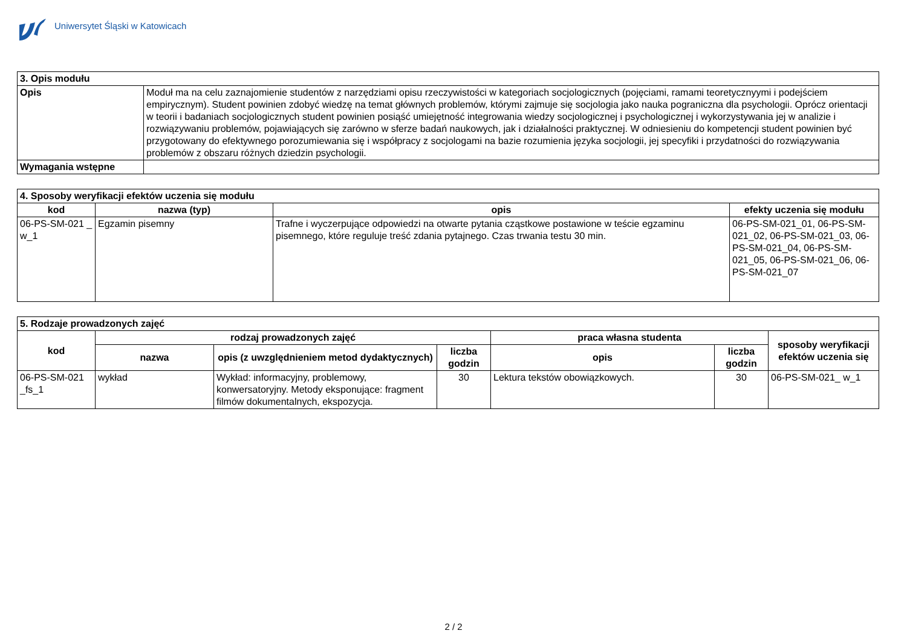Uniwersytet Śląski w Katowicach
| 3. Opis modułu | |
| --- | --- |
| Opis | Moduł ma na celu zaznajomienie studentów z narzędziami opisu rzeczywistości w kategoriach socjologicznych (pojęciami, ramami teoretycznyymi i podejściem empirycznym). Student powinien zdobyć wiedzę na temat głównych problemów, którymi zajmuje się socjologia jako nauka pograniczna dla psychologii. Oprócz orientacji w teorii i badaniach socjologicznych student powinien posiąść umiejętność integrowania wiedzy socjologicznej i psychologicznej i wykorzystywania jej w analizie i rozwiązywaniu problemów, pojawiających się zarówno w sferze badań naukowych, jak i działalności praktycznej. W odniesieniu do kompetencji student powinien być przygotowany do efektywnego porozumiewania się i współpracy z socjologami na bazie rozumienia języka socjologii, jej specyfiki i przydatności do rozwiązywania problemów z obszaru różnych dziedzin psychologii. |
| Wymagania wstępne | |
| 4. Sposoby weryfikacji efektów uczenia się modułu | | | |
| --- | --- | --- | --- |
| kod | nazwa (typ) | opis | efekty uczenia się modułu |
| 06-PS-SM-021 _ w_1 | Egzamin pisemny | Trafne i wyczerpujące odpowiedzi na otwarte pytania cząstkowe postawione w teście egzaminu pisemnego, które reguluje treść zdania pytajnego. Czas trwania testu 30 min. | 06-PS-SM-021_01, 06-PS-SM-021_02, 06-PS-SM-021_03, 06-PS-SM-021_04, 06-PS-SM-021_05, 06-PS-SM-021_06, 06-PS-SM-021_07 |
| 5. Rodzaje prowadzonych zajęć | | | | | | |
| --- | --- | --- | --- | --- | --- | --- |
| kod | rodzaj prowadzonych zajęć | | | praca własna studenta | | sposoby weryfikacji efektów uczenia się |
| | nazwa | opis (z uwzględnieniem metod dydaktycznych) | liczba godzin | opis | liczba godzin | |
| 06-PS-SM-021 _fs_1 | wykład | Wykład: informacyjny, problemowy, konwersatoryjny. Metody eksponujące: fragment filmów dokumentalnych, ekspozycja. | 30 | Lektura tekstów obowiązkowych. | 30 | 06-PS-SM-021_ w_1 |
2 / 2